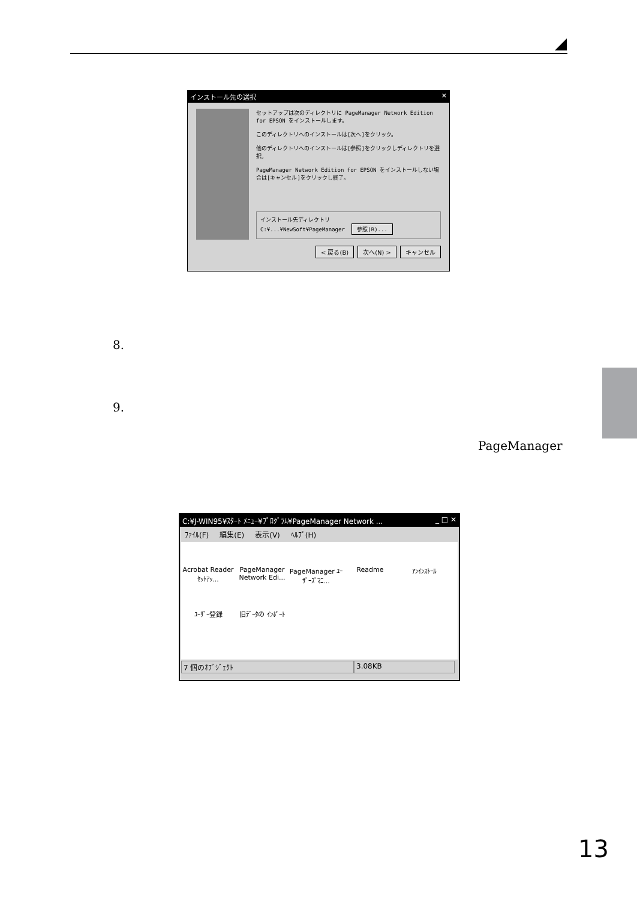インストール先の選択 ✕
セットアップは次のディレクトリに PageManager Network Edition for EPSON をインストールします。
このディレクトリへのインストールは[次へ]をクリック。
他のディレクトリへのインストールは[参照]をクリックしディレクトリを選択。
PageManager Network Edition for EPSON をインストールしない場合は[キャンセル]をクリックし終了。
インストール先ディレクトリ
C:¥...¥NewSoft¥PageManager 参照(R)...
< 戻る(B) 次へ(N) > キャンセル
8.
9.
PageManager
C:¥J-WIN95¥ｽﾀｰﾄ ﾒﾆｭｰ¥ﾌﾟﾛｸﾞﾗﾑ¥PageManager Network ... _ □ ✕
ﾌｧｲﾙ(F) 編集(E) 表示(V) ﾍﾙﾌﾟ(H)
Acrobat Reader ｾｯﾄｱｯ...
PageManager Network Edi...
PageManager ﾕｰｻﾞｰｽﾞﾏﾆ...
Readme
ｱﾝｲﾝｽﾄｰﾙ
ﾕｰｻﾞｰ登録
旧ﾃﾞｰﾀの ｲﾝﾎﾟｰﾄ
7 個のｵﾌﾞｼﾞｪｸﾄ 3.08KB
13